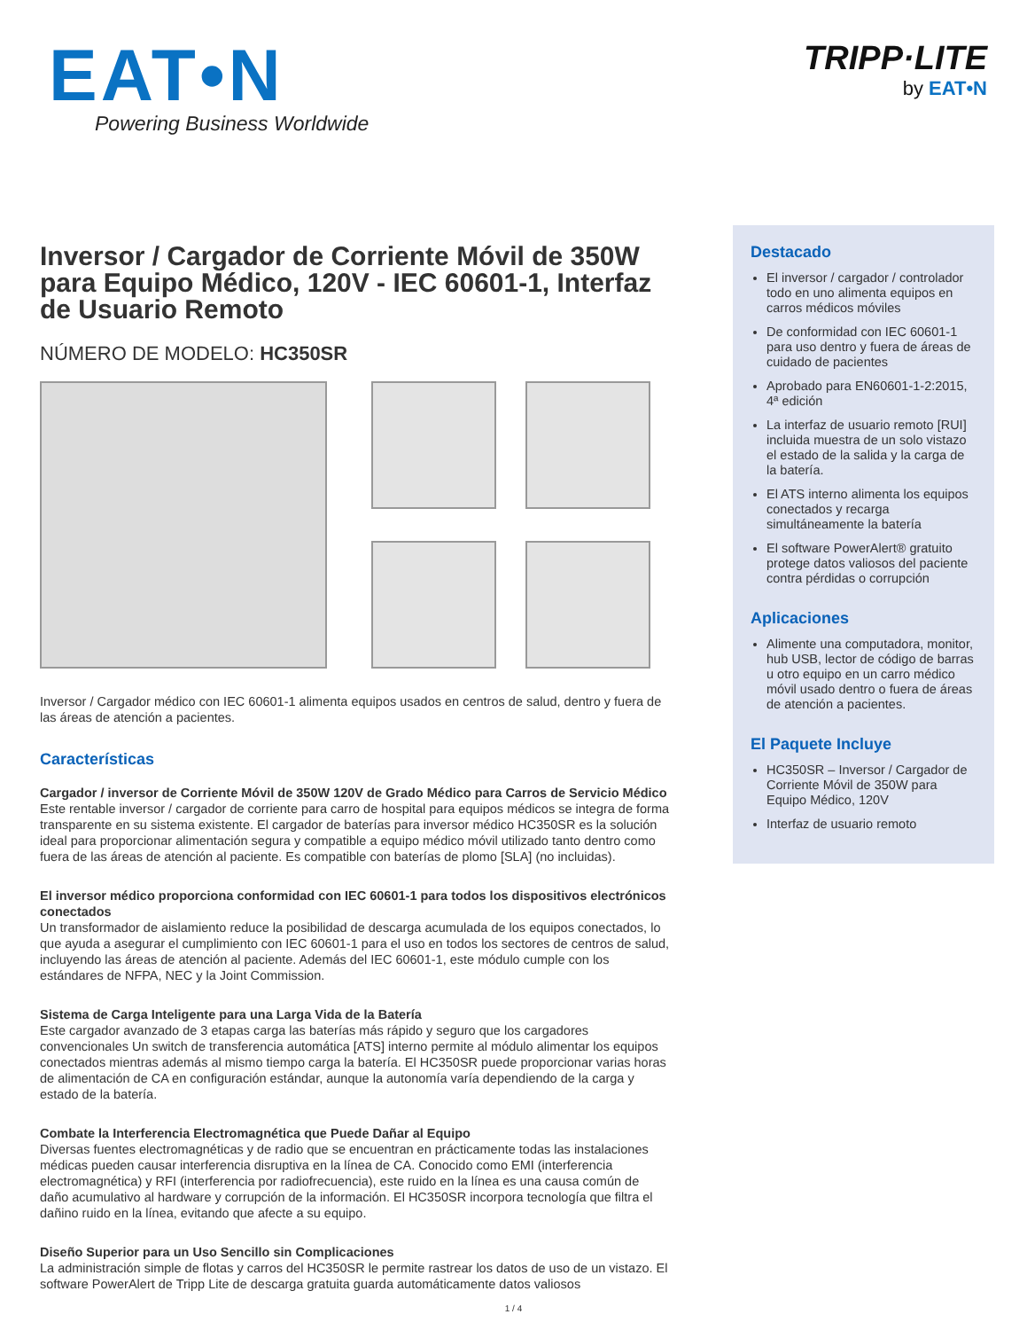EAT•N
Powering Business Worldwide
TRIPP·LITE
by EAT•N
Inversor / Cargador de Corriente Móvil de 350W para Equipo Médico, 120V - IEC 60601-1, Interfaz de Usuario Remoto
NÚMERO DE MODELO: HC350SR
Inversor / Cargador médico con IEC 60601-1 alimenta equipos usados en centros de salud, dentro y fuera de las áreas de atención a pacientes.
Características
Cargador / inversor de Corriente Móvil de 350W 120V de Grado Médico para Carros de Servicio Médico
Este rentable inversor / cargador de corriente para carro de hospital para equipos médicos se integra de forma transparente en su sistema existente. El cargador de baterías para inversor médico HC350SR es la solución ideal para proporcionar alimentación segura y compatible a equipo médico móvil utilizado tanto dentro como fuera de las áreas de atención al paciente. Es compatible con baterías de plomo [SLA] (no incluidas).
El inversor médico proporciona conformidad con IEC 60601-1 para todos los dispositivos electrónicos conectados
Un transformador de aislamiento reduce la posibilidad de descarga acumulada de los equipos conectados, lo que ayuda a asegurar el cumplimiento con IEC 60601-1 para el uso en todos los sectores de centros de salud, incluyendo las áreas de atención al paciente. Además del IEC 60601-1, este módulo cumple con los estándares de NFPA, NEC y la Joint Commission.
Sistema de Carga Inteligente para una Larga Vida de la Batería
Este cargador avanzado de 3 etapas carga las baterías más rápido y seguro que los cargadores convencionales Un switch de transferencia automática [ATS] interno permite al módulo alimentar los equipos conectados mientras además al mismo tiempo carga la batería. El HC350SR puede proporcionar varias horas de alimentación de CA en configuración estándar, aunque la autonomía varía dependiendo de la carga y estado de la batería.
Combate la Interferencia Electromagnética que Puede Dañar al Equipo
Diversas fuentes electromagnéticas y de radio que se encuentran en prácticamente todas las instalaciones médicas pueden causar interferencia disruptiva en la línea de CA. Conocido como EMI (interferencia electromagnética) y RFI (interferencia por radiofrecuencia), este ruido en la línea es una causa común de daño acumulativo al hardware y corrupción de la información. El HC350SR incorpora tecnología que filtra el dañino ruido en la línea, evitando que afecte a su equipo.
Diseño Superior para un Uso Sencillo sin Complicaciones
La administración simple de flotas y carros del HC350SR le permite rastrear los datos de uso de un vistazo. El software PowerAlert de Tripp Lite de descarga gratuita guarda automáticamente datos valiosos
Destacado
El inversor / cargador / controlador todo en uno alimenta equipos en carros médicos móviles
De conformidad con IEC 60601-1 para uso dentro y fuera de áreas de cuidado de pacientes
Aprobado para EN60601-1-2:2015, 4ª edición
La interfaz de usuario remoto [RUI] incluida muestra de un solo vistazo el estado de la salida y la carga de la batería.
El ATS interno alimenta los equipos conectados y recarga simultáneamente la batería
El software PowerAlert® gratuito protege datos valiosos del paciente contra pérdidas o corrupción
Aplicaciones
Alimente una computadora, monitor, hub USB, lector de código de barras u otro equipo en un carro médico móvil usado dentro o fuera de áreas de atención a pacientes.
El Paquete Incluye
HC350SR – Inversor / Cargador de Corriente Móvil de 350W para Equipo Médico, 120V
Interfaz de usuario remoto
1 / 4